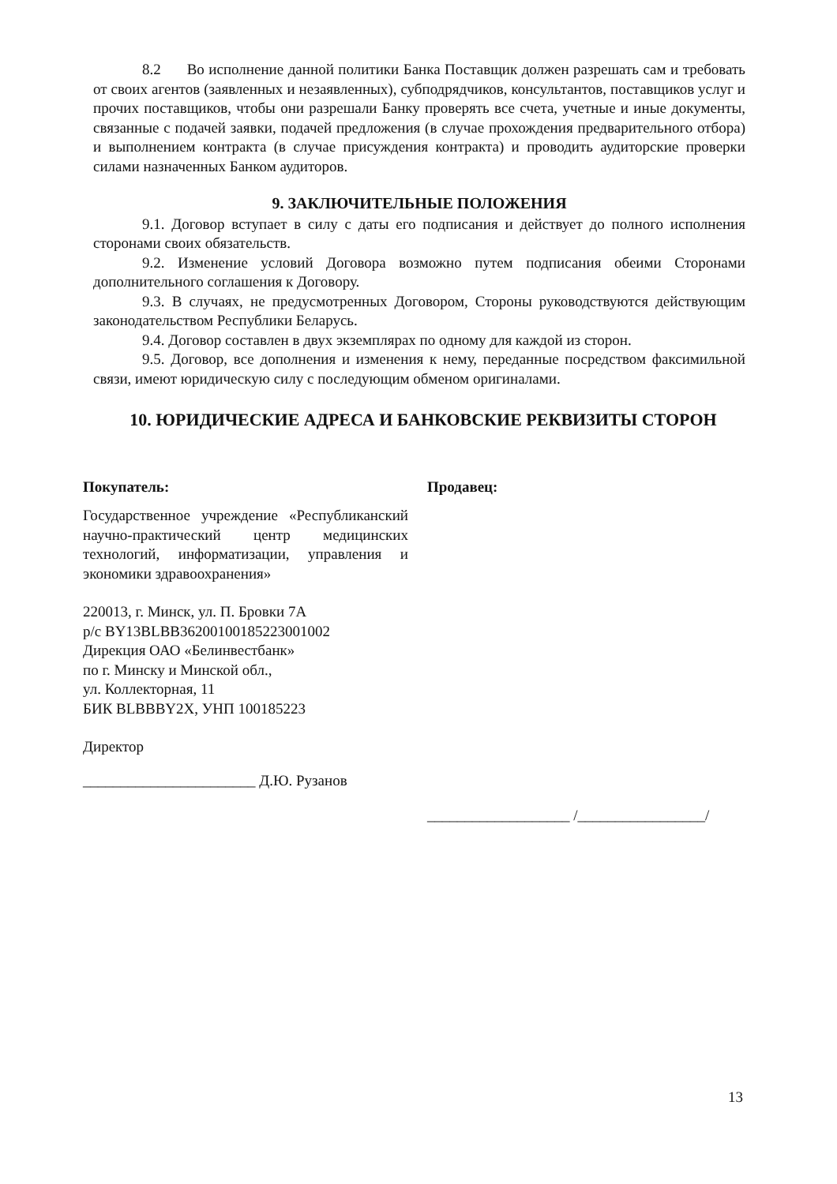8.2 Во исполнение данной политики Банка Поставщик должен разрешать сам и требовать от своих агентов (заявленных и незаявленных), субподрядчиков, консультантов, поставщиков услуг и прочих поставщиков, чтобы они разрешали Банку проверять все счета, учетные и иные документы, связанные с подачей заявки, подачей предложения (в случае прохождения предварительного отбора) и выполнением контракта (в случае присуждения контракта) и проводить аудиторские проверки силами назначенных Банком аудиторов.
9. ЗАКЛЮЧИТЕЛЬНЫЕ ПОЛОЖЕНИЯ
9.1. Договор вступает в силу с даты его подписания и действует до полного исполнения сторонами своих обязательств.
9.2. Изменение условий Договора возможно путем подписания обеими Сторонами дополнительного соглашения к Договору.
9.3. В случаях, не предусмотренных Договором, Стороны руководствуются действующим законодательством Республики Беларусь.
9.4. Договор составлен в двух экземплярах по одному для каждой из сторон.
9.5. Договор, все дополнения и изменения к нему, переданные посредством факсимильной связи, имеют юридическую силу с последующим обменом оригиналами.
10. ЮРИДИЧЕСКИЕ АДРЕСА И БАНКОВСКИЕ РЕКВИЗИТЫ СТОРОН
Покупатель:
Государственное учреждение «Республиканский научно-практический центр медицинских технологий, информатизации, управления и экономики здравоохранения»
220013, г. Минск, ул. П. Бровки 7А
р/с BY13BLBB36200100185223001002
Дирекция ОАО «Белинвестбанк»
по г. Минску и Минской обл.,
ул. Коллекторная, 11
БИК BLBBBY2X, УНП 100185223
Директор
_______________________ Д.Ю. Рузанов
Продавец:
___________________ /_________________/
13